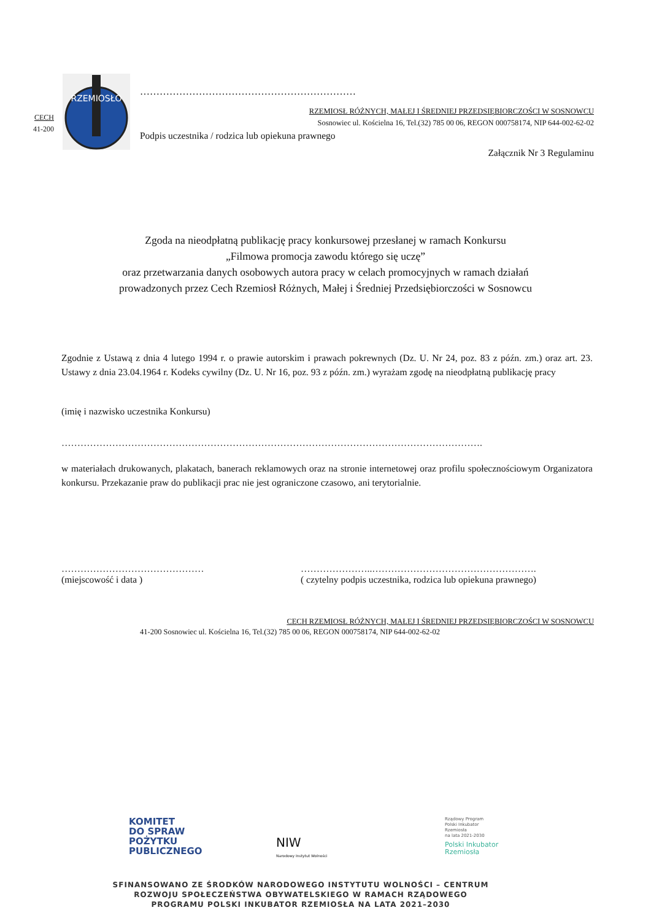CECH
41-200
RZEMIOSŁO
…………………………………………………………
RZEMIOSŁ RÓŻNYCH, MAŁEJ I ŚREDNIEJ PRZEDSIĘBIORCZOŚCI W SOSNOWCU
Sosnowiec ul. Kościelna 16, Tel.(32) 785 00 06, REGON 000758174, NIP 644-002-62-02
Podpis uczestnika / rodzica lub opiekuna prawnego
Załącznik Nr 3 Regulaminu
Zgoda na nieodpłatną publikację pracy konkursowej przesłanej w ramach Konkursu
„Filmowa promocja zawodu którego się uczę”
oraz przetwarzania danych osobowych autora pracy w celach promocyjnych w ramach działań
prowadzonych przez Cech Rzemiosł Różnych, Małej i Średniej Przedsiębiorczości w Sosnowcu
Zgodnie z Ustawą z dnia 4 lutego 1994 r. o prawie autorskim i prawach pokrewnych (Dz. U. Nr 24, poz. 83 z późn. zm.) oraz art. 23. Ustawy z dnia 23.04.1964 r. Kodeks cywilny (Dz. U. Nr 16, poz. 93 z późn. zm.) wyrażam zgodę na nieodpłatną publikację pracy
(imię i nazwisko uczestnika Konkursu)
…………………………………………………………………………………………………………………….
w materiałach drukowanych, plakatach, banerach reklamowych oraz na stronie internetowej oraz profilu społecznościowym Organizatora konkursu. Przekazanie praw do publikacji prac nie jest ograniczone czasowo, ani terytorialnie.
………………………………………
(miejscowość i data )
…………………..…………………………………………….
( czytelny podpis uczestnika, rodzica lub opiekuna prawnego)
CECH RZEMIOSŁ RÓŻNYCH, MAŁEJ I ŚREDNIEJ PRZEDSIĘBIORCZOŚCI W SOSNOWCU
41-200 Sosnowiec ul. Kościelna 16, Tel.(32) 785 00 06, REGON 000758174, NIP 644-002-62-02
KOMITET
DO SPRAW
POŻYTKU
PUBLICZNEGO
NIW
Narodowy Instytut Wolności
Rządowy Program
Polski Inkubator
Rzemiosła
na lata 2021-2030
Polski Inkubator
Rzemiosła
SFINANSOWANO ZE ŚRODKÓW NARODOWEGO INSTYTUTU WOLNOŚCI – CENTRUM
ROZWOJU SPOŁECZEŃSTWA OBYWATELSKIEGO W RAMACH RZĄDOWEGO
PROGRAMU POLSKI INKUBATOR RZEMIOSŁA NA LATA 2021–2030